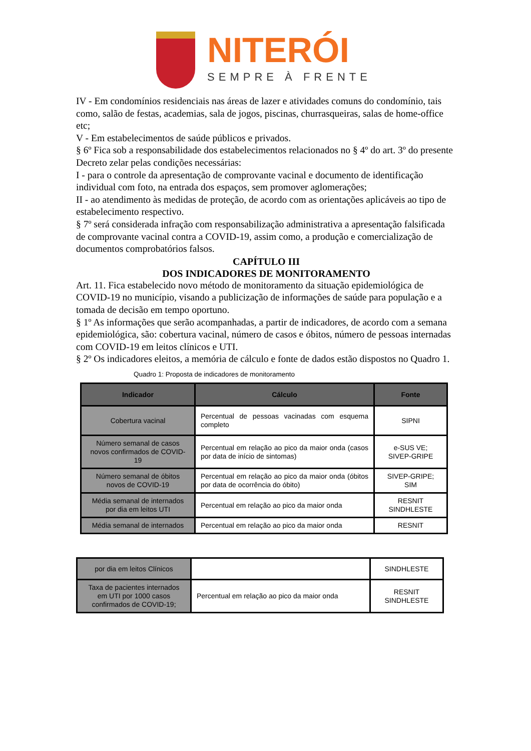NITERÓI
SEMPRE À FRENTE
IV - Em condomínios residenciais nas áreas de lazer e atividades comuns do condomínio, tais como, salão de festas, academias, sala de jogos, piscinas, churrasqueiras, salas de home-office etc;
V - Em estabelecimentos de saúde públicos e privados.
§ 6º Fica sob a responsabilidade dos estabelecimentos relacionados no § 4º do art. 3º do presente Decreto zelar pelas condições necessárias:
I - para o controle da apresentação de comprovante vacinal e documento de identificação individual com foto, na entrada dos espaços, sem promover aglomerações;
II - ao atendimento às medidas de proteção, de acordo com as orientações aplicáveis ao tipo de estabelecimento respectivo.
§ 7º será considerada infração com responsabilização administrativa a apresentação falsificada de comprovante vacinal contra a COVID-19, assim como, a produção e comercialização de documentos comprobatórios falsos.
CAPÍTULO III
DOS INDICADORES DE MONITORAMENTO
Art. 11. Fica estabelecido novo método de monitoramento da situação epidemiológica de COVID-19 no município, visando a publicização de informações de saúde para população e a tomada de decisão em tempo oportuno.
§ 1º As informações que serão acompanhadas, a partir de indicadores, de acordo com a semana epidemiológica, são: cobertura vacinal, número de casos e óbitos, número de pessoas internadas com COVID-19 em leitos clínicos e UTI.
§ 2º Os indicadores eleitos, a memória de cálculo e fonte de dados estão dispostos no Quadro 1.
Quadro 1: Proposta de indicadores de monitoramento
| Indicador | Cálculo | Fonte |
| --- | --- | --- |
| Cobertura vacinal | Percentual de pessoas vacinadas com esquema completo | SIPNI |
| Número semanal de casos novos confirmados de COVID-19 | Percentual em relação ao pico da maior onda (casos por data de início de sintomas) | e-SUS VE; SIVEP-GRIPE |
| Número semanal de óbitos novos de COVID-19 | Percentual em relação ao pico da maior onda (óbitos por data de ocorrência do óbito) | SIVEP-GRIPE; SIM |
| Média semanal de internados por dia em leitos UTI | Percentual em relação ao pico da maior onda | RESNIT SINDHLESTE |
| Média semanal de internados | Percentual em relação ao pico da maior onda | RESNIT |
| por dia em leitos Clínicos | | SINDHLESTE |
| Taxa de pacientes internados em UTI por 1000 casos confirmados de COVID-19; | Percentual em relação ao pico da maior onda | RESNIT SINDHLESTE |